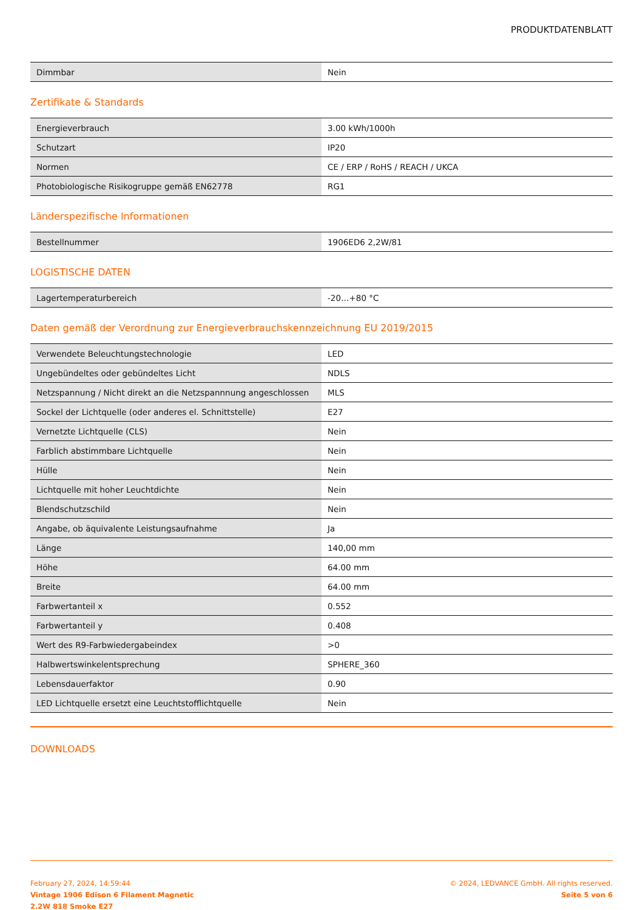PRODUKTDATENBLATT
| Dimmbar | Nein |
Zertifikate & Standards
| Energieverbrauch | 3.00 kWh/1000h |
| Schutzart | IP20 |
| Normen | CE / ERP / RoHS / REACH / UKCA |
| Photobiologische Risikogruppe gemäß EN62778 | RG1 |
Länderspezifische Informationen
| Bestellnummer | 1906ED6 2,2W/81 |
LOGISTISCHE DATEN
| Lagertemperaturbereich | -20…+80 °C |
Daten gemäß der Verordnung zur Energieverbrauchskennzeichnung EU 2019/2015
| Verwendete Beleuchtungstechnologie | LED |
| Ungebündeltes oder gebündeltes Licht | NDLS |
| Netzspannung / Nicht direkt an die Netzspannnung angeschlossen | MLS |
| Sockel der Lichtquelle (oder anderes el. Schnittstelle) | E27 |
| Vernetzte Lichtquelle (CLS) | Nein |
| Farblich abstimmbare Lichtquelle | Nein |
| Hülle | Nein |
| Lichtquelle mit hoher Leuchtdichte | Nein |
| Blendschutzschild | Nein |
| Angabe, ob äquivalente Leistungsaufnahme | Ja |
| Länge | 140,00 mm |
| Höhe | 64.00 mm |
| Breite | 64.00 mm |
| Farbwertanteil x | 0.552 |
| Farbwertanteil y | 0.408 |
| Wert des R9-Farbwiedergabeindex | >0 |
| Halbwertswinkelentsprechung | SPHERE_360 |
| Lebensdauerfaktor | 0.90 |
| LED Lichtquelle ersetzt eine Leuchtstofflichtquelle | Nein |
DOWNLOADS
February 27, 2024, 14:59:44
Vintage 1906 Edison 6 Filament Magnetic
2.2W 818 Smoke E27
© 2024, LEDVANCE GmbH. All rights reserved.
Seite 5 von 6